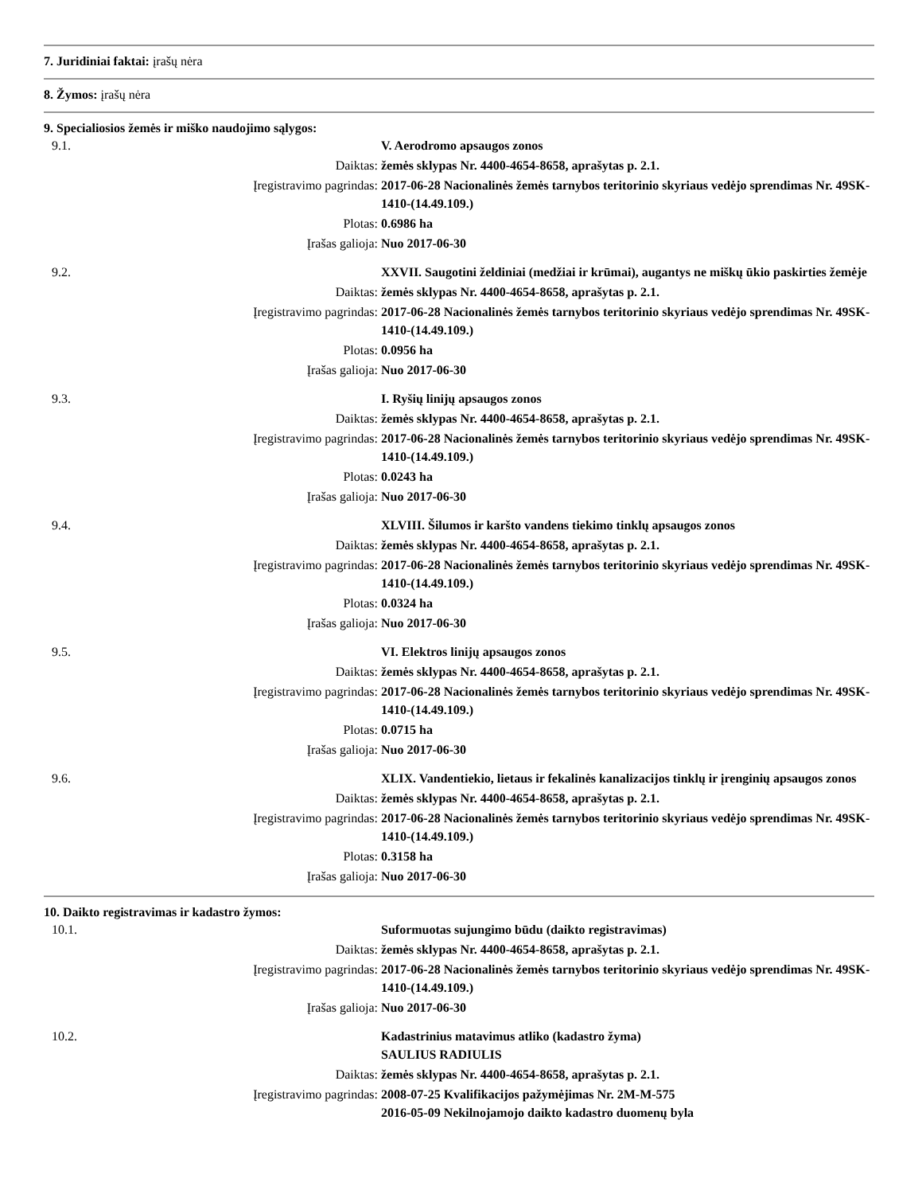7. Juridiniai faktai: įrašų nėra
8. Žymos: įrašų nėra
9. Specialiosios žemės ir miško naudojimo sąlygos:
| 9.1. | | V. Aerodromo apsaugos zonos |
| | Daiktas: | žemės sklypas Nr. 4400-4654-8658, aprašytas p. 2.1. |
| | Įregistravimo pagrindas: | 2017-06-28 Nacionalinės žemės tarnybos teritorinio skyriaus vedėjo sprendimas Nr. 49SK-1410-(14.49.109.) |
| | Plotas: | 0.6986 ha |
| | Įrašas galioja: | Nuo 2017-06-30 |
| 9.2. | | XXVII. Saugotini želdiniai (medžiai ir krūmai), augantys ne miškų ūkio paskirties žemėje |
| | Daiktas: | žemės sklypas Nr. 4400-4654-8658, aprašytas p. 2.1. |
| | Įregistravimo pagrindas: | 2017-06-28 Nacionalinės žemės tarnybos teritorinio skyriaus vedėjo sprendimas Nr. 49SK-1410-(14.49.109.) |
| | Plotas: | 0.0956 ha |
| | Įrašas galioja: | Nuo 2017-06-30 |
| 9.3. | | I. Ryšių linijų apsaugos zonos |
| | Daiktas: | žemės sklypas Nr. 4400-4654-8658, aprašytas p. 2.1. |
| | Įregistravimo pagrindas: | 2017-06-28 Nacionalinės žemės tarnybos teritorinio skyriaus vedėjo sprendimas Nr. 49SK-1410-(14.49.109.) |
| | Plotas: | 0.0243 ha |
| | Įrašas galioja: | Nuo 2017-06-30 |
| 9.4. | | XLVIII. Šilumos ir karšto vandens tiekimo tinklų apsaugos zonos |
| | Daiktas: | žemės sklypas Nr. 4400-4654-8658, aprašytas p. 2.1. |
| | Įregistravimo pagrindas: | 2017-06-28 Nacionalinės žemės tarnybos teritorinio skyriaus vedėjo sprendimas Nr. 49SK-1410-(14.49.109.) |
| | Plotas: | 0.0324 ha |
| | Įrašas galioja: | Nuo 2017-06-30 |
| 9.5. | | VI. Elektros linijų apsaugos zonos |
| | Daiktas: | žemės sklypas Nr. 4400-4654-8658, aprašytas p. 2.1. |
| | Įregistravimo pagrindas: | 2017-06-28 Nacionalinės žemės tarnybos teritorinio skyriaus vedėjo sprendimas Nr. 49SK-1410-(14.49.109.) |
| | Plotas: | 0.0715 ha |
| | Įrašas galioja: | Nuo 2017-06-30 |
| 9.6. | | XLIX. Vandentiekio, lietaus ir fekalinės kanalizacijos tinklų ir įrenginių apsaugos zonos |
| | Daiktas: | žemės sklypas Nr. 4400-4654-8658, aprašytas p. 2.1. |
| | Įregistravimo pagrindas: | 2017-06-28 Nacionalinės žemės tarnybos teritorinio skyriaus vedėjo sprendimas Nr. 49SK-1410-(14.49.109.) |
| | Plotas: | 0.3158 ha |
| | Įrašas galioja: | Nuo 2017-06-30 |
10. Daikto registravimas ir kadastro žymos:
| 10.1. | | Suformuotas sujungimo būdu (daikto registravimas) |
| | Daiktas: | žemės sklypas Nr. 4400-4654-8658, aprašytas p. 2.1. |
| | Įregistravimo pagrindas: | 2017-06-28 Nacionalinės žemės tarnybos teritorinio skyriaus vedėjo sprendimas Nr. 49SK-1410-(14.49.109.) |
| | Įrašas galioja: | Nuo 2017-06-30 |
| 10.2. | | Kadastrinius matavimus atliko (kadastro žyma) SAULIUS RADIULIS |
| | Daiktas: | žemės sklypas Nr. 4400-4654-8658, aprašytas p. 2.1. |
| | Įregistravimo pagrindas: | 2008-07-25 Kvalifikacijos pažymėjimas Nr. 2M-M-575 2016-05-09 Nekilnojamojo daikto kadastro duomenų byla |